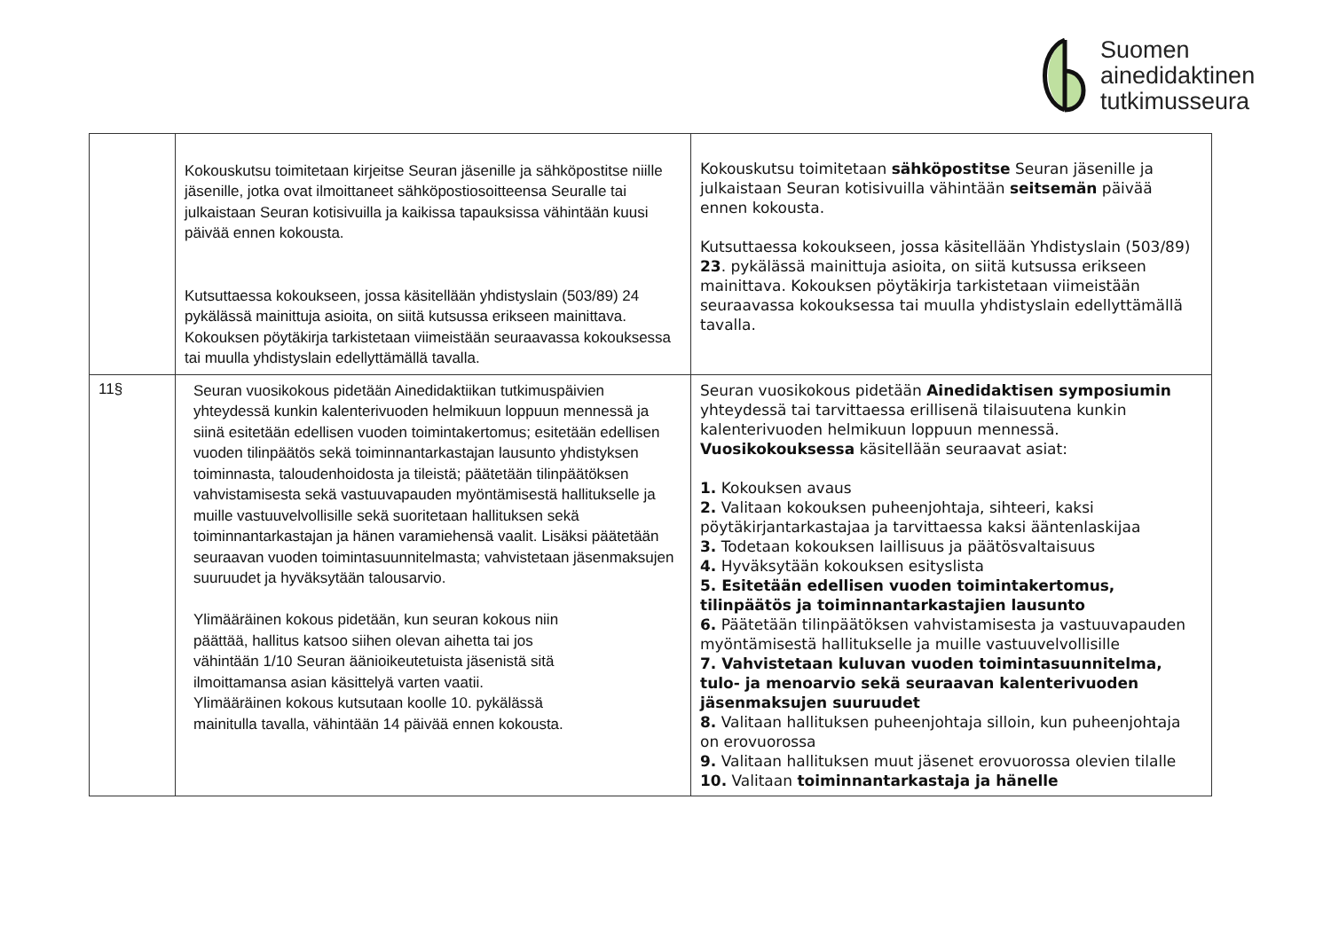Suomen
ainedidaktinen
tutkimusseura
| | Kokouskutsu toimitetaan kirjeitse Seuran jäsenille ja sähköpostitse niille jäsenille, jotka ovat ilmoittaneet sähköpostiosoitteensa Seuralle tai julkaistaan Seuran kotisivuilla ja kaikissa tapauksissa vähintään kuusi päivää ennen kokousta. Kutsuttaessa kokoukseen, jossa käsitellään yhdistyslain (503/89) 24 pykälässä mainittuja asioita, on siitä kutsussa erikseen mainittava. Kokouksen pöytäkirja tarkistetaan viimeistään seuraavassa kokouksessa tai muulla yhdistyslain edellyttämällä tavalla. | Kokouskutsu toimitetaan sähköpostitse Seuran jäsenille ja julkaistaan Seuran kotisivuilla vähintään seitsemän päivää ennen kokousta. Kutsuttaessa kokoukseen, jossa käsitellään Yhdistyslain (503/89) 23 . pykälässä mainittuja asioita, on siitä kutsussa erikseen mainittava. Kokouksen pöytäkirja tarkistetaan viimeistään seuraavassa kokouksessa tai muulla yhdistyslain edellyttämällä tavalla. |
| 11§ | Seuran vuosikokous pidetään Ainedidaktiikan tutkimuspäivien yhteydessä kunkin kalenterivuoden helmikuun loppuun mennessä ja siinä esitetään edellisen vuoden toimintakertomus; esitetään edellisen vuoden tilinpäätös sekä toiminnantarkastajan lausunto yhdistyksen toiminnasta, taloudenhoidosta ja tileistä; päätetään tilinpäätöksen vahvistamisesta sekä vastuuvapauden myöntämisestä hallitukselle ja muille vastuuvelvollisille sekä suoritetaan hallituksen sekä toiminnantarkastajan ja hänen varamiehensä vaalit. Lisäksi päätetään seuraavan vuoden toimintasuunnitelmasta; vahvistetaan jäsenmaksujen suuruudet ja hyväksytään talousarvio. Ylimääräinen kokous pidetään, kun seuran kokous niin päättää, hallitus katsoo siihen olevan aihetta tai jos vähintään 1/10 Seuran äänioikeutetuista jäsenistä sitä ilmoittamansa asian käsittelyä varten vaatii. Ylimääräinen kokous kutsutaan koolle 10. pykälässä mainitulla tavalla, vähintään 14 päivää ennen kokousta. | Seuran vuosikokous pidetään Ainedidaktisen symposiumin yhteydessä tai tarvittaessa erillisenä tilaisuutena kunkin kalenterivuoden helmikuun loppuun mennessä. Vuosikokouksessa käsitellään seuraavat asiat: 1. Kokouksen avaus 2. Valitaan kokouksen puheenjohtaja, sihteeri, kaksi pöytäkirjantarkastajaa ja tarvittaessa kaksi ääntenlaskijaa 3. Todetaan kokouksen laillisuus ja päätösvaltaisuus 4. Hyväksytään kokouksen esityslista 5. Esitetään edellisen vuoden toimintakertomus, tilinpäätös ja toiminnantarkastajien lausunto 6. Päätetään tilinpäätöksen vahvistamisesta ja vastuuvapauden myöntämisestä hallitukselle ja muille vastuuvelvollisille 7. Vahvistetaan kuluvan vuoden toimintasuunnitelma, tulo- ja menoarvio sekä seuraavan kalenterivuoden jäsenmaksujen suuruudet 8. Valitaan hallituksen puheenjohtaja silloin, kun puheenjohtaja on erovuorossa 9. Valitaan hallituksen muut jäsenet erovuorossa olevien tilalle 10. Valitaan toiminnantarkastaja ja hänelle |